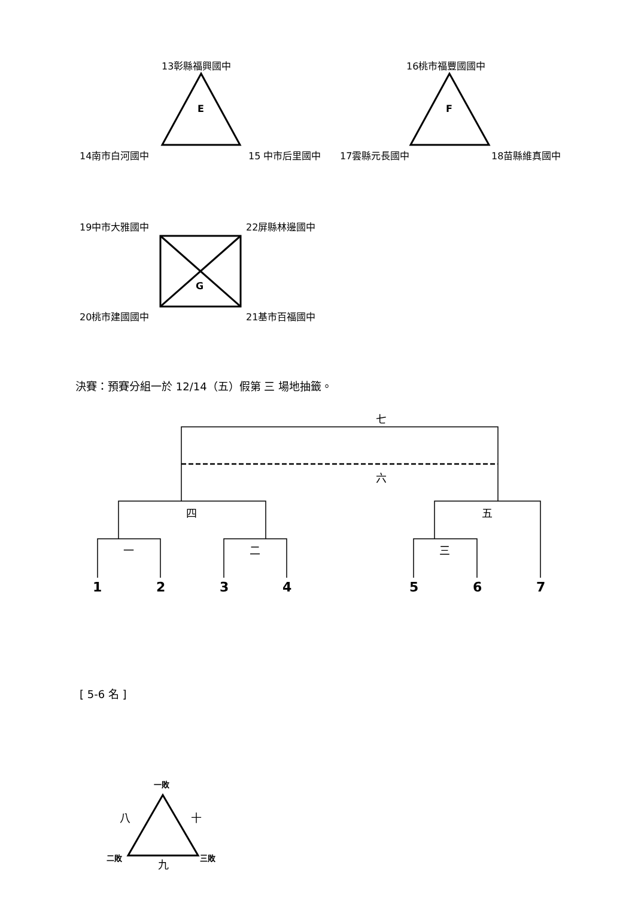13彰縣福興國中
E
14南市白河國中 15 中市后里國中
16桃市福豐國國中
F
17雲縣元長國中 18苗縣維真國中
19中市大雅國中 22屏縣林邊國中
G
20桃市建國國中 21基市百福國中
決賽：預賽分組一於 12/14（五）假第 三 場地抽籤。
七
六
四 五
一 二 三
1 2 3 4 5 6 7
[ 5-6 名 ]
一敗
八 十
二敗 九 三敗